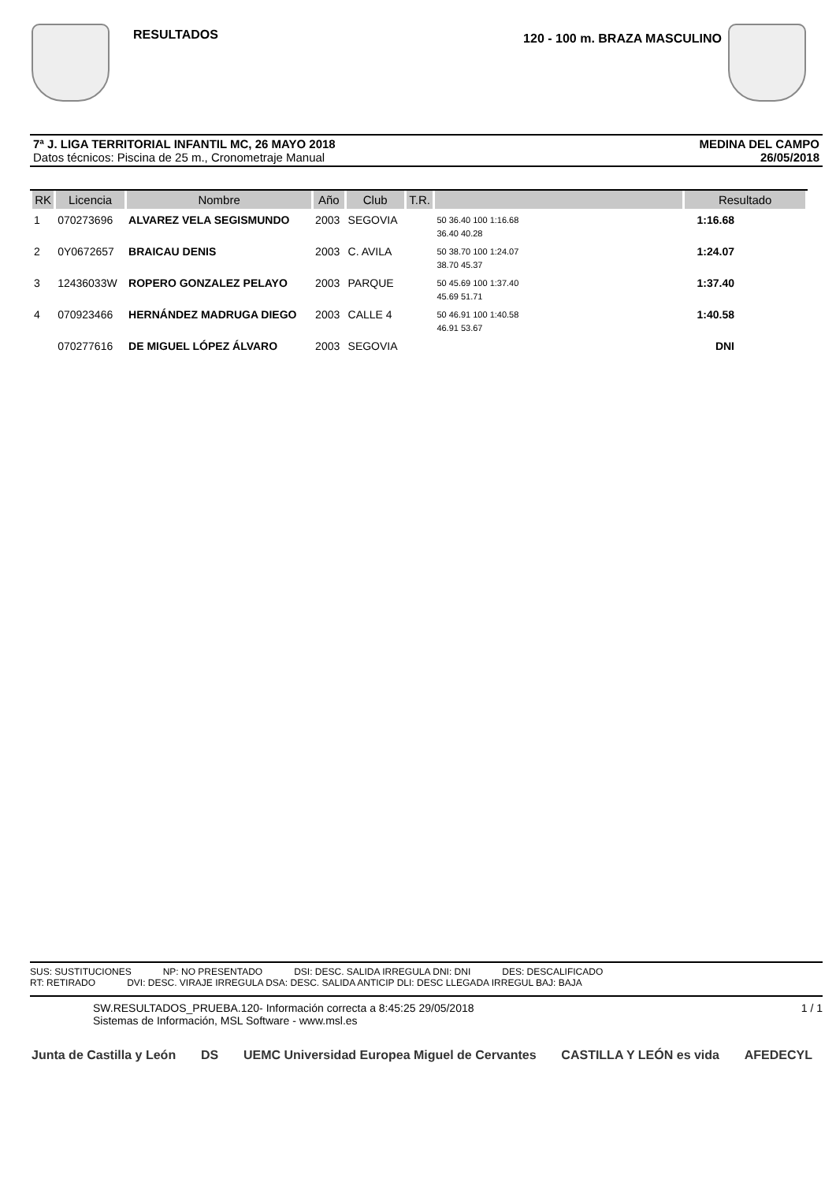RESULTADOS
120 - 100 m. BRAZA MASCULINO
7ª J. LIGA TERRITORIAL INFANTIL MC, 26 MAYO 2018
Datos técnicos: Piscina de 25 m., Cronometraje Manual
MEDINA DEL CAMPO
26/05/2018
| RK | Licencia | Nombre | Año | Club | T.R. | | Resultado |
| --- | --- | --- | --- | --- | --- | --- | --- |
| 1 | 070273696 | ALVAREZ VELA SEGISMUNDO | 2003 | SEGOVIA | | 50 36.40 100 1:16.68 36.40 40.28 | 1:16.68 |
| 2 | 0Y0672657 | BRAICAU DENIS | 2003 | C. AVILA | | 50 38.70 100 1:24.07 38.70 45.37 | 1:24.07 |
| 3 | 12436033W | ROPERO GONZALEZ PELAYO | 2003 | PARQUE | | 50 45.69 100 1:37.40 45.69 51.71 | 1:37.40 |
| 4 | 070923466 | HERNÁNDEZ MADRUGA DIEGO | 2003 | CALLE 4 | | 50 46.91 100 1:40.58 46.91 53.67 | 1:40.58 |
| | 070277616 | DE MIGUEL LÓPEZ ÁLVARO | 2003 | SEGOVIA | | | DNI |
SUS: SUSTITUCIONES NP: NO PRESENTADO DSI: DESC. SALIDA IRREGULA DNI: DNI DES: DESCALIFICADO
RT: RETIRADO DVI: DESC. VIRAJE IRREGULA DSA: DESC. SALIDA ANTICIP DLI: DESC LLEGADA IRREGUL BAJ: BAJA
SW.RESULTADOS_PRUEBA.120- Información correcta a 8:45:25 29/05/2018 1 / 1
Sistemas de Información, MSL Software - www.msl.es
Junta de Castilla y León DS UEMC Universidad Europea Miguel de Cervantes CASTILLA Y LEÓN es vida AFEDECYL